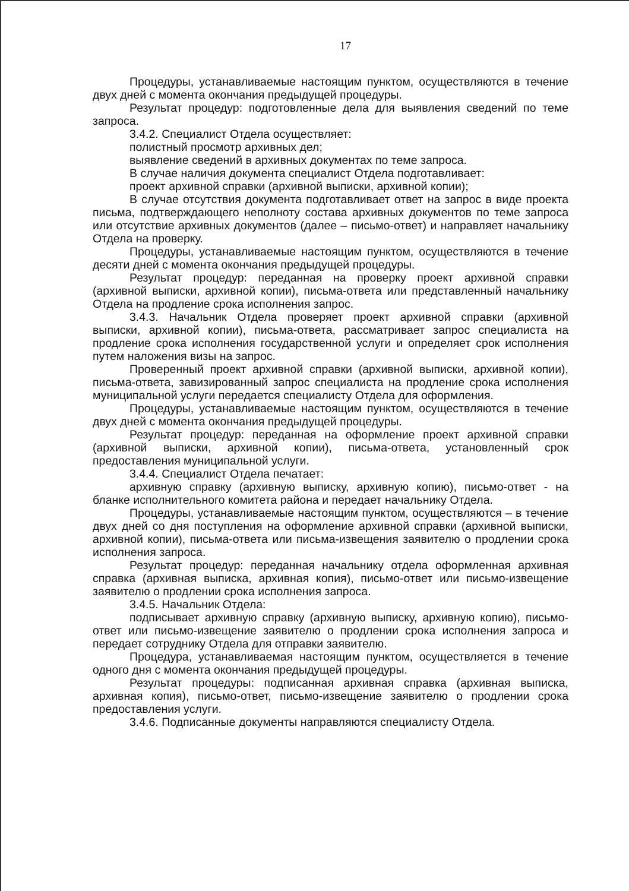17
Процедуры, устанавливаемые настоящим пунктом, осуществляются в течение двух дней с момента окончания предыдущей процедуры.
Результат процедур: подготовленные дела для выявления сведений по теме запроса.
3.4.2. Специалист Отдела осуществляет:
полистный просмотр архивных дел;
выявление сведений в архивных документах по теме запроса.
В случае наличия документа специалист Отдела подготавливает:
проект архивной справки (архивной выписки, архивной копии);
В случае отсутствия документа подготавливает ответ на запрос в виде проекта письма, подтверждающего неполноту состава архивных документов по теме запроса или отсутствие архивных документов (далее – письмо-ответ) и направляет начальнику Отдела на проверку.
Процедуры, устанавливаемые настоящим пунктом, осуществляются в течение десяти дней с момента окончания предыдущей процедуры.
Результат процедур: переданная на проверку проект архивной справки (архивной выписки, архивной копии), письма-ответа или представленный начальнику Отдела на продление срока исполнения запрос.
3.4.3. Начальник Отдела проверяет проект архивной справки (архивной выписки, архивной копии), письма-ответа, рассматривает запрос специалиста на продление срока исполнения государственной услуги и определяет срок исполнения путем наложения визы на запрос.
Проверенный проект архивной справки (архивной выписки, архивной копии), письма-ответа, завизированный запрос специалиста на продление срока исполнения муниципальной услуги передается специалисту Отдела для оформления.
Процедуры, устанавливаемые настоящим пунктом, осуществляются в течение двух дней с момента окончания предыдущей процедуры.
Результат процедур: переданная на оформление проект архивной справки (архивной выписки, архивной копии), письма-ответа, установленный срок предоставления муниципальной услуги.
3.4.4. Специалист Отдела печатает:
архивную справку (архивную выписку, архивную копию), письмо-ответ - на бланке исполнительного комитета района и передает начальнику Отдела.
Процедуры, устанавливаемые настоящим пунктом, осуществляются – в течение двух дней со дня поступления на оформление архивной справки (архивной выписки, архивной копии), письма-ответа или письма-извещения заявителю о продлении срока исполнения запроса.
Результат процедур: переданная начальнику отдела оформленная архивная справка (архивная выписка, архивная копия), письмо-ответ или письмо-извещение заявителю о продлении срока исполнения запроса.
3.4.5. Начальник Отдела:
подписывает архивную справку (архивную выписку, архивную копию), письмо-ответ или письмо-извещение заявителю о продлении срока исполнения запроса и передает сотруднику Отдела для отправки заявителю.
Процедура, устанавливаемая настоящим пунктом, осуществляется в течение одного дня с момента окончания предыдущей процедуры.
Результат процедуры: подписанная архивная справка (архивная выписка, архивная копия), письмо-ответ, письмо-извещение заявителю о продлении срока предоставления услуги.
3.4.6. Подписанные документы направляются специалисту Отдела.